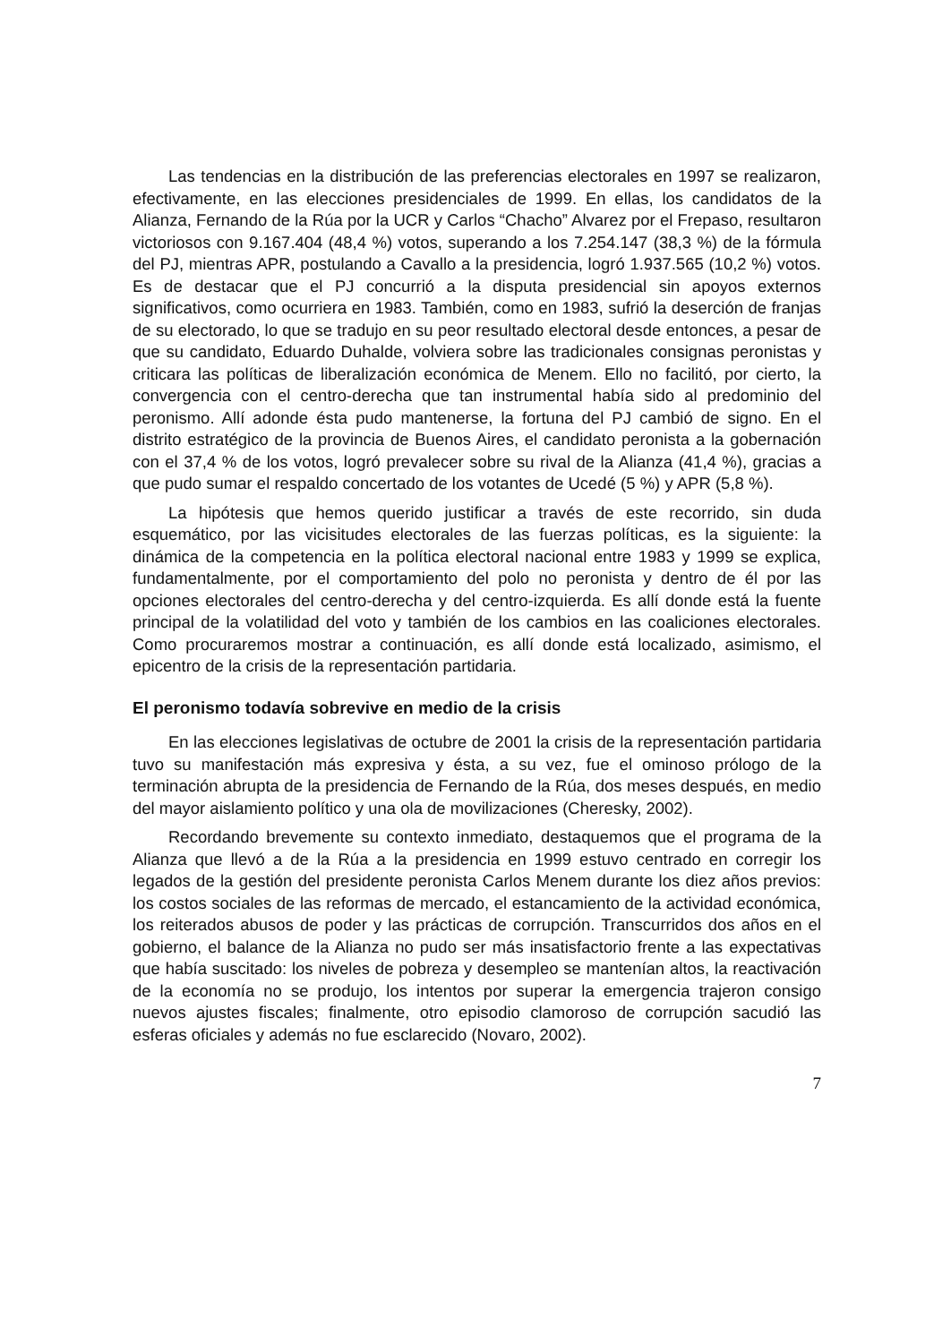Las tendencias en la distribución de las preferencias electorales en 1997 se realizaron, efectivamente, en las elecciones presidenciales de 1999. En ellas, los candidatos de la Alianza, Fernando de la Rúa por la UCR y Carlos “Chacho” Alvarez por el Frepaso, resultaron victoriosos con 9.167.404 (48,4 %) votos, superando a los 7.254.147 (38,3 %) de la fórmula del PJ, mientras APR, postulando a Cavallo a la presidencia, logró 1.937.565 (10,2 %) votos. Es de destacar que el PJ concurrió a la disputa presidencial sin apoyos externos significativos, como ocurriera en 1983. También, como en 1983, sufrió la deserción de franjas de su electorado, lo que se tradujo en su peor resultado electoral desde entonces, a pesar de que su candidato, Eduardo Duhalde, volviera sobre las tradicionales consignas peronistas y criticara las políticas de liberalización económica de Menem. Ello no facilitó, por cierto, la convergencia con el centro-derecha que tan instrumental había sido al predominio del peronismo. Allí adonde ésta pudo mantenerse, la fortuna del PJ cambió de signo. En el distrito estratégico de la provincia de Buenos Aires, el candidato peronista a la gobernación con el 37,4 % de los votos, logró prevalecer sobre su rival de la Alianza (41,4 %), gracias a que pudo sumar el respaldo concertado de los votantes de Ucedé (5 %) y APR (5,8 %).
La hipótesis que hemos querido justificar a través de este recorrido, sin duda esquemático, por las vicisitudes electorales de las fuerzas políticas, es la siguiente: la dinámica de la competencia en la política electoral nacional entre 1983 y 1999 se explica, fundamentalmente, por el comportamiento del polo no peronista y dentro de él por las opciones electorales del centro-derecha y del centro-izquierda. Es allí donde está la fuente principal de la volatilidad del voto y también de los cambios en las coaliciones electorales. Como procuraremos mostrar a continuación, es allí donde está localizado, asimismo, el epicentro de la crisis de la representación partidaria.
El peronismo todavía sobrevive en medio de la crisis
En las elecciones legislativas de octubre de 2001 la crisis de la representación partidaria tuvo su manifestación más expresiva y ésta, a su vez, fue el ominoso prólogo de la terminación abrupta de la presidencia de Fernando de la Rúa, dos meses después, en medio del mayor aislamiento político y una ola de movilizaciones (Cheresky, 2002).
Recordando brevemente su contexto inmediato, destaquemos que el programa de la Alianza que llevó a de la Rúa a la presidencia en 1999 estuvo centrado en corregir los legados de la gestión del presidente peronista Carlos Menem durante los diez años previos: los costos sociales de las reformas de mercado, el estancamiento de la actividad económica, los reiterados abusos de poder y las prácticas de corrupción. Transcurridos dos años en el gobierno, el balance de la Alianza no pudo ser más insatisfactorio frente a las expectativas que había suscitado: los niveles de pobreza y desempleo se mantenían altos, la reactivación de la economía no se produjo, los intentos por superar la emergencia trajeron consigo nuevos ajustes fiscales; finalmente, otro episodio clamoroso de corrupción sacudió las esferas oficiales y además no fue esclarecido (Novaro, 2002).
7